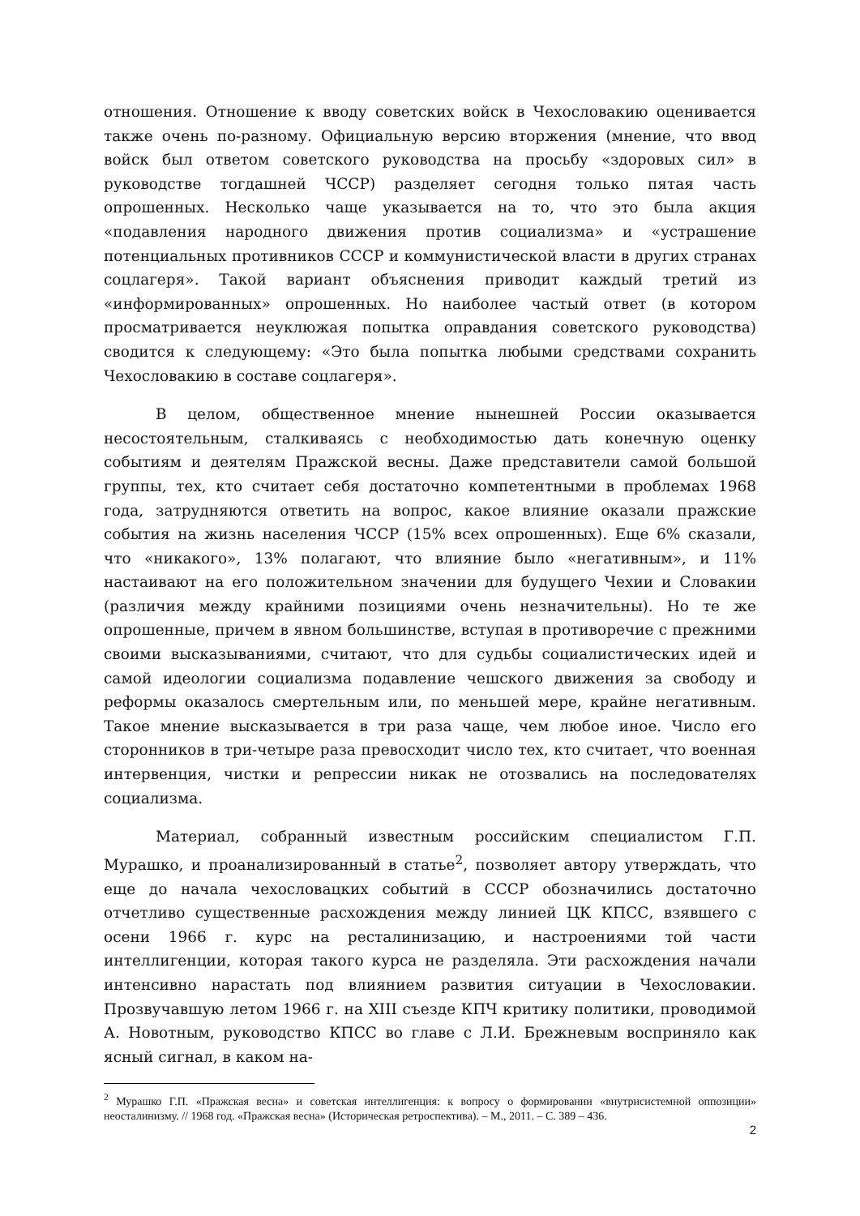отношения. Отношение к вводу советских войск в Чехословакию оценивается также очень по-разному. Официальную версию вторжения (мнение, что ввод войск был ответом советского руководства на просьбу «здоровых сил» в руководстве тогдашней ЧССР) разделяет сегодня только пятая часть опрошенных. Несколько чаще указывается на то, что это была акция «подавления народного движения против социализма» и «устрашение потенциальных противников СССР и коммунистической власти в других странах соцлагеря». Такой вариант объяснения приводит каждый третий из «информированных» опрошенных. Но наиболее частый ответ (в котором просматривается неуклюжая попытка оправдания советского руководства) сводится к следующему: «Это была попытка любыми средствами сохранить Чехословакию в составе соцлагеря».
В целом, общественное мнение нынешней России оказывается несостоятельным, сталкиваясь с необходимостью дать конечную оценку событиям и деятелям Пражской весны. Даже представители самой большой группы, тех, кто считает себя достаточно компетентными в проблемах 1968 года, затрудняются ответить на вопрос, какое влияние оказали пражские события на жизнь населения ЧССР (15% всех опрошенных). Еще 6% сказали, что «никакого», 13% полагают, что влияние было «негативным», и 11% настаивают на его положительном значении для будущего Чехии и Словакии (различия между крайними позициями очень незначительны). Но те же опрошенные, причем в явном большинстве, вступая в противоречие с прежними своими высказываниями, считают, что для судьбы социалистических идей и самой идеологии социализма подавление чешского движения за свободу и реформы оказалось смертельным или, по меньшей мере, крайне негативным. Такое мнение высказывается в три раза чаще, чем любое иное. Число его сторонников в три-четыре раза превосходит число тех, кто считает, что военная интервенция, чистки и репрессии никак не отозвались на последователях социализма.
Материал, собранный известным российским специалистом Г.П. Мурашко, и проанализированный в статье<sup>2</sup>, позволяет автору утверждать, что еще до начала чехословацких событий в СССР обозначились достаточно отчетливо существенные расхождения между линией ЦК КПСС, взявшего с осени 1966 г. курс на ресталинизацию, и настроениями той части интеллигенции, которая такого курса не разделяла. Эти расхождения начали интенсивно нарастать под влиянием развития ситуации в Чехословакии. Прозвучавшую летом 1966 г. на XIII съезде КПЧ критику политики, проводимой А. Новотным, руководство КПСС во главе с Л.И. Брежневым восприняло как ясный сигнал, в каком на-
<sup>2</sup> Мурашко Г.П. «Пражская весна» и советская интеллигенция: к вопросу о формировании «внутрисистемной оппозиции» неосталинизму. // 1968 год. «Пражская весна» (Историческая ретроспектива). – М., 2011. – С. 389 – 436.
2